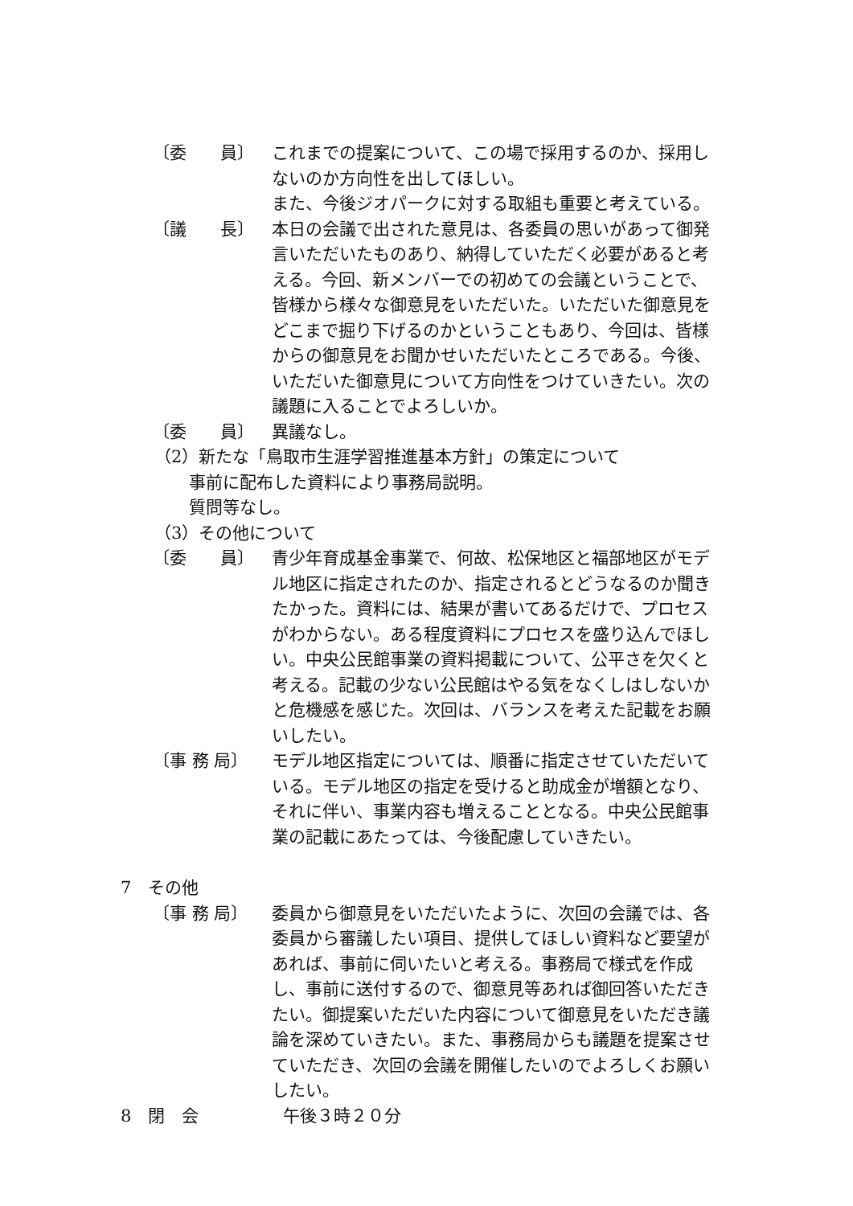〔委　　員〕 これまでの提案について、この場で採用するのか、採用しないのか方向性を出してほしい。
また、今後ジオパークに対する取組も重要と考えている。
〔議　　長〕 本日の会議で出された意見は、各委員の思いがあって御発言いただいたものあり、納得していただく必要があると考える。今回、新メンバーでの初めての会議ということで、皆様から様々な御意見をいただいた。いただいた御意見をどこまで掘り下げるのかということもあり、今回は、皆様からの御意見をお聞かせいただいたところである。今後、いただいた御意見について方向性をつけていきたい。次の議題に入ることでよろしいか。
〔委　　員〕 異議なし。
（2）新たな「鳥取市生涯学習推進基本方針」の策定について
事前に配布した資料により事務局説明。
質問等なし。
（3）その他について
〔委　　員〕 青少年育成基金事業で、何故、松保地区と福部地区がモデル地区に指定されたのか、指定されるとどうなるのか聞きたかった。資料には、結果が書いてあるだけで、プロセスがわからない。ある程度資料にプロセスを盛り込んでほしい。中央公民館事業の資料掲載について、公平さを欠くと考える。記載の少ない公民館はやる気をなくしはしないかと危機感を感じた。次回は、バランスを考えた記載をお願いしたい。
〔事 務 局〕 モデル地区指定については、順番に指定させていただいている。モデル地区の指定を受けると助成金が増額となり、それに伴い、事業内容も増えることとなる。中央公民館事業の記載にあたっては、今後配慮していきたい。
7　その他
〔事 務 局〕 委員から御意見をいただいたように、次回の会議では、各委員から審議したい項目、提供してほしい資料など要望があれば、事前に伺いたいと考える。事務局で様式を作成し、事前に送付するので、御意見等あれば御回答いただきたい。御提案いただいた内容について御意見をいただき議論を深めていきたい。また、事務局からも議題を提案させていただき、次回の会議を開催したいのでよろしくお願いしたい。
8　閉　会　　　　　午後３時２０分